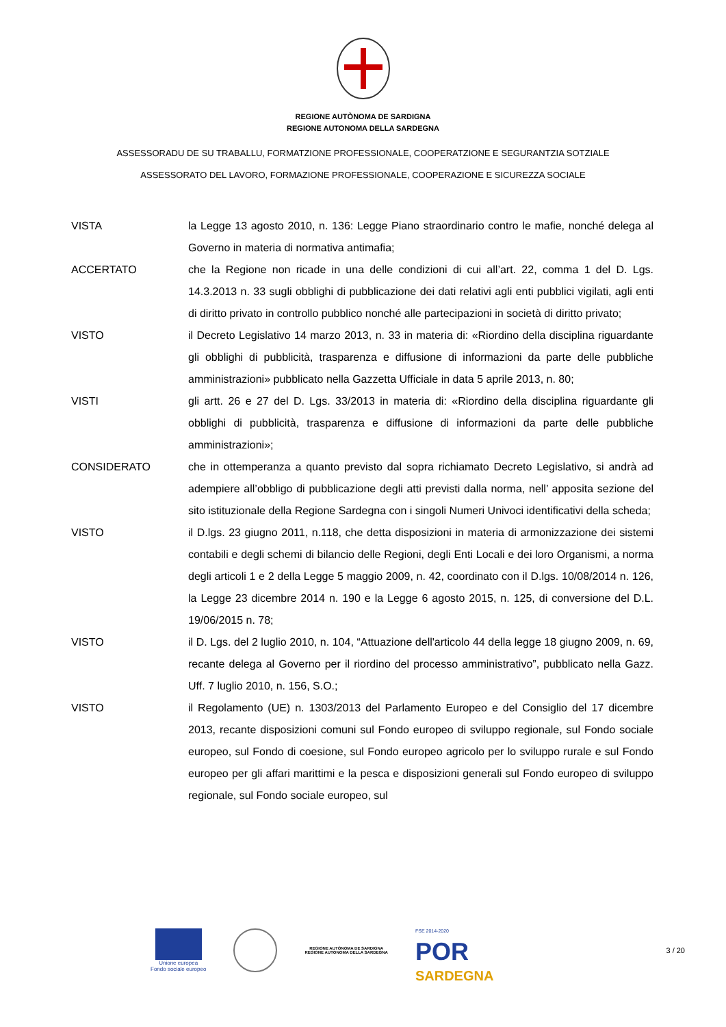REGIONE AUTÒNOMA DE SARDIGNA
REGIONE AUTONOMA DELLA SARDEGNA
ASSESSORADU DE SU TRABALLU, FORMATZIONE PROFESSIONALE, COOPERATZIONE E SEGURANTZIA SOTZIALE
ASSESSORATO DEL LAVORO, FORMAZIONE PROFESSIONALE, COOPERAZIONE E SICUREZZA SOCIALE
VISTA la Legge 13 agosto 2010, n. 136: Legge Piano straordinario contro le mafie, nonché delega al Governo in materia di normativa antimafia;
ACCERTATO che la Regione non ricade in una delle condizioni di cui all’art. 22, comma 1 del D. Lgs. 14.3.2013 n. 33 sugli obblighi di pubblicazione dei dati relativi agli enti pubblici vigilati, agli enti di diritto privato in controllo pubblico nonché alle partecipazioni in società di diritto privato;
VISTO il Decreto Legislativo 14 marzo 2013, n. 33 in materia di: «Riordino della disciplina riguardante gli obblighi di pubblicità, trasparenza e diffusione di informazioni da parte delle pubbliche amministrazioni» pubblicato nella Gazzetta Ufficiale in data 5 aprile 2013, n. 80;
VISTI gli artt. 26 e 27 del D. Lgs. 33/2013 in materia di: «Riordino della disciplina riguardante gli obblighi di pubblicità, trasparenza e diffusione di informazioni da parte delle pubbliche amministrazioni»;
CONSIDERATO che in ottemperanza a quanto previsto dal sopra richiamato Decreto Legislativo, si andrà ad adempiere all’obbligo di pubblicazione degli atti previsti dalla norma, nell’ apposita sezione del sito istituzionale della Regione Sardegna con i singoli Numeri Univoci identificativi della scheda;
VISTO il D.lgs. 23 giugno 2011, n.118, che detta disposizioni in materia di armonizzazione dei sistemi contabili e degli schemi di bilancio delle Regioni, degli Enti Locali e dei loro Organismi, a norma degli articoli 1 e 2 della Legge 5 maggio 2009, n. 42, coordinato con il D.lgs. 10/08/2014 n. 126, la Legge 23 dicembre 2014 n. 190 e la Legge 6 agosto 2015, n. 125, di conversione del D.L. 19/06/2015 n. 78;
VISTO il D. Lgs. del 2 luglio 2010, n. 104, “Attuazione dell'articolo 44 della legge 18 giugno 2009, n. 69, recante delega al Governo per il riordino del processo amministrativo”, pubblicato nella Gazz. Uff. 7 luglio 2010, n. 156, S.O.;
VISTO il Regolamento (UE) n. 1303/2013 del Parlamento Europeo e del Consiglio del 17 dicembre 2013, recante disposizioni comuni sul Fondo europeo di sviluppo regionale, sul Fondo sociale europeo, sul Fondo di coesione, sul Fondo europeo agricolo per lo sviluppo rurale e sul Fondo europeo per gli affari marittimi e la pesca e disposizioni generali sul Fondo europeo di sviluppo regionale, sul Fondo sociale europeo, sul
Unione europea
Fondo sociale europeo
REGIONE AUTÒNOMA DE SARDIGNA
REGIONE AUTONOMA DELLA SARDEGNA
FSE 2014-2020
POR
SARDEGNA
3 / 20